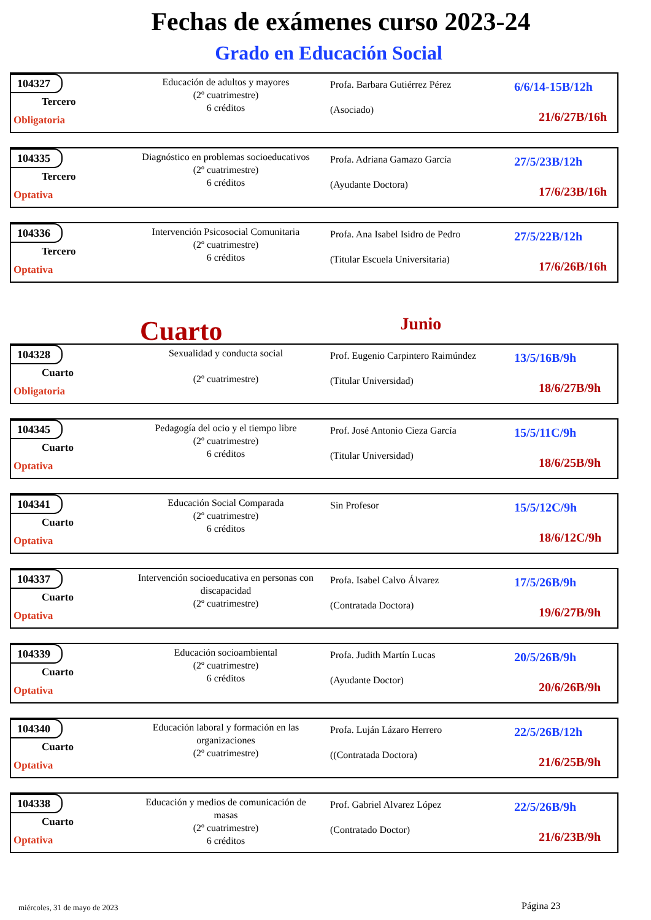Fechas de exámenes curso 2023-24
Grado en Educación Social
104327
Tercero
Obligatoria
Educación de adultos y mayores
(2º cuatrimestre)
6 créditos
Profa. Barbara Gutiérrez Pérez
(Asociado)
6/6/14-15B/12h
21/6/27B/16h
104335
Tercero
Optativa
Diagnóstico en problemas socioeducativos
(2º cuatrimestre)
6 créditos
Profa. Adriana Gamazo García
(Ayudante Doctora)
27/5/23B/12h
17/6/23B/16h
104336
Tercero
Optativa
Intervención Psicosocial Comunitaria
(2º cuatrimestre)
6 créditos
Profa. Ana Isabel Isidro de Pedro
(Titular Escuela Universitaria)
27/5/22B/12h
17/6/26B/16h
Cuarto
Junio
104328
Cuarto
Obligatoria
Sexualidad y conducta social
(2º cuatrimestre)
Prof. Eugenio Carpintero Raimúndez
(Titular Universidad)
13/5/16B/9h
18/6/27B/9h
104345
Cuarto
Optativa
Pedagogía del ocio y el tiempo libre
(2º cuatrimestre)
6 créditos
Prof. José Antonio Cieza García
(Titular Universidad)
15/5/11C/9h
18/6/25B/9h
104341
Cuarto
Optativa
Educación Social Comparada
(2º cuatrimestre)
6 créditos
Sin Profesor
15/5/12C/9h
18/6/12C/9h
104337
Cuarto
Optativa
Intervención socioeducativa en personas con discapacidad
(2º cuatrimestre)
Profa. Isabel Calvo Álvarez
(Contratada Doctora)
17/5/26B/9h
19/6/27B/9h
104339
Cuarto
Optativa
Educación socioambiental
(2º cuatrimestre)
6 créditos
Profa. Judith Martín Lucas
(Ayudante Doctor)
20/5/26B/9h
20/6/26B/9h
104340
Cuarto
Optativa
Educación laboral y formación en las organizaciones
(2º cuatrimestre)
Profa. Luján Lázaro Herrero
((Contratada Doctora)
22/5/26B/12h
21/6/25B/9h
104338
Cuarto
Optativa
Educación y medios de comunicación de masas
(2º cuatrimestre)
6 créditos
Prof. Gabriel Alvarez López
(Contratado Doctor)
22/5/26B/9h
21/6/23B/9h
miércoles, 31 de mayo de 2023 Página 23